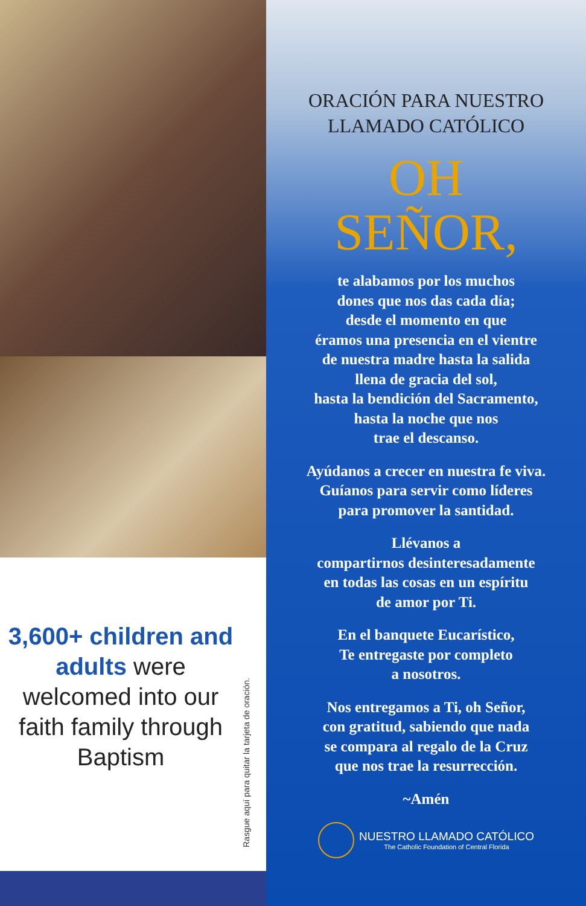3,600+ children and adults were welcomed into our faith family through Baptism
Rasgue aquí para quitar la tarjeta de oración.
ORACIÓN PARA NUESTRO
LLAMADO CATÓLICO
OH
SEÑOR,
te alabamos por los muchos
dones que nos das cada día;
desde el momento en que
éramos una presencia en el vientre
de nuestra madre hasta la salida
llena de gracia del sol,
hasta la bendición del Sacramento,
hasta la noche que nos
trae el descanso.
Ayúdanos a crecer en nuestra fe viva.
Guíanos para servir como líderes
para promover la santidad.
Llévanos a
compartirnos desinteresadamente
en todas las cosas en un espíritu
de amor por Ti.
En el banquete Eucarístico,
Te entregaste por completo
a nosotros.
Nos entregamos a Ti, oh Señor,
con gratitud, sabiendo que nada
se compara al regalo de la Cruz
que nos trae la resurrección.
~Amén
NUESTRO LLAMADO CATÓLICO
The Catholic Foundation of Central Florida